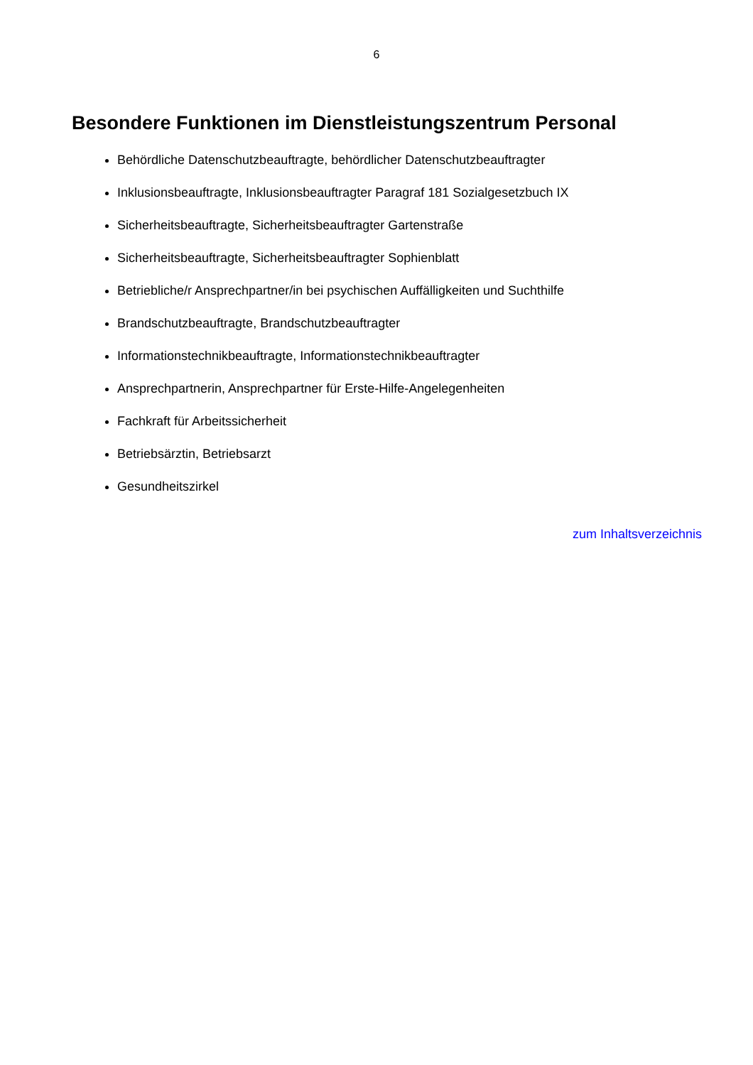6
Besondere Funktionen im Dienstleistungszentrum Personal
Behördliche Datenschutzbeauftragte, behördlicher Datenschutzbeauftragter
Inklusionsbeauftragte, Inklusionsbeauftragter Paragraf 181 Sozialgesetzbuch IX
Sicherheitsbeauftragte, Sicherheitsbeauftragter Gartenstraße
Sicherheitsbeauftragte, Sicherheitsbeauftragter Sophienblatt
Betriebliche/r Ansprechpartner/in bei psychischen Auffälligkeiten und Suchthilfe
Brandschutzbeauftragte, Brandschutzbeauftragter
Informationstechnikbeauftragte, Informationstechnikbeauftragter
Ansprechpartnerin, Ansprechpartner für Erste-Hilfe-Angelegenheiten
Fachkraft für Arbeitssicherheit
Betriebsärztin, Betriebsarzt
Gesundheitszirkel
zum Inhaltsverzeichnis